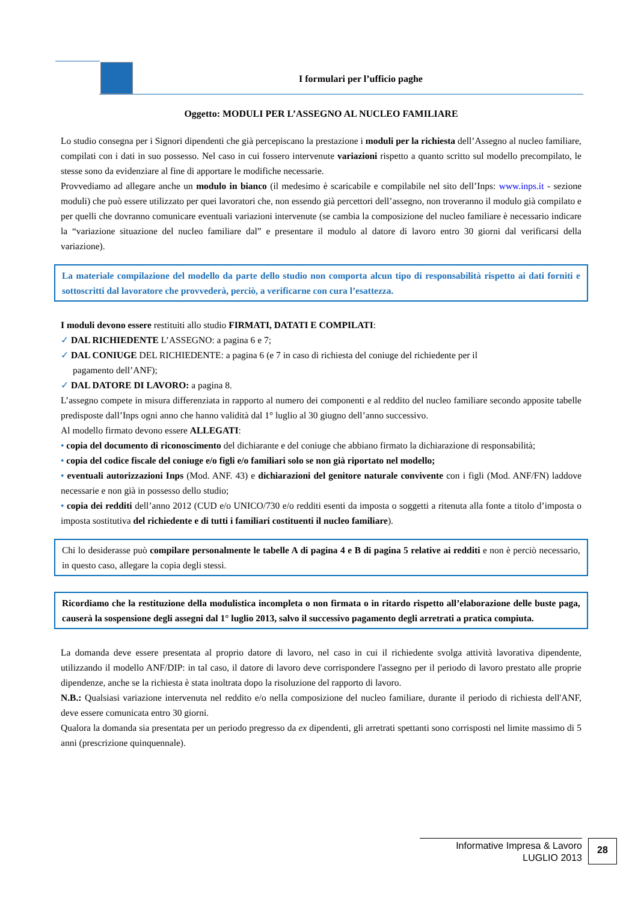I formulari per l’ufficio paghe
Oggetto: MODULI PER L’ASSEGNO AL NUCLEO FAMILIARE
Lo studio consegna per i Signori dipendenti che già percepiscano la prestazione i moduli per la richiesta dell’Assegno al nucleo familiare, compilati con i dati in suo possesso. Nel caso in cui fossero intervenute variazioni rispetto a quanto scritto sul modello precompilato, le stesse sono da evidenziare al fine di apportare le modifiche necessarie.
Provvediamo ad allegare anche un modulo in bianco (il medesimo è scaricabile e compilabile nel sito dell’Inps: www.inps.it - sezione moduli) che può essere utilizzato per quei lavoratori che, non essendo già percettori dell’assegno, non troveranno il modulo già compilato e per quelli che dovranno comunicare eventuali variazioni intervenute (se cambia la composizione del nucleo familiare è necessario indicare la “variazione situazione del nucleo familiare dal” e presentare il modulo al datore di lavoro entro 30 giorni dal verificarsi della variazione).
La materiale compilazione del modello da parte dello studio non comporta alcun tipo di responsabilità rispetto ai dati forniti e sottoscritti dal lavoratore che provvederà, perciò, a verificarne con cura l’esattezza.
I moduli devono essere restituiti allo studio FIRMATI, DATATI E COMPILATI:
✓ DAL RICHIEDENTE L’ASSEGNO: a pagina 6 e 7;
✓ DAL CONIUGE DEL RICHIEDENTE: a pagina 6 (e 7 in caso di richiesta del coniuge del richiedente per il
pagamento dell’ANF);
✓ DAL DATORE DI LAVORO: a pagina 8.
L’assegno compete in misura differenziata in rapporto al numero dei componenti e al reddito del nucleo familiare secondo apposite tabelle predisposte dall’Inps ogni anno che hanno validità dal 1° luglio al 30 giugno dell’anno successivo.
Al modello firmato devono essere ALLEGATI:
• copia del documento di riconoscimento del dichiarante e del coniuge che abbiano firmato la dichiarazione di responsabilità;
• copia del codice fiscale del coniuge e/o figli e/o familiari solo se non già riportato nel modello;
• eventuali autorizzazioni Inps (Mod. ANF. 43) e dichiarazioni del genitore naturale convivente con i figli (Mod. ANF/FN) laddove necessarie e non già in possesso dello studio;
• copia dei redditi dell’anno 2012 (CUD e/o UNICO/730 e/o redditi esenti da imposta o soggetti a ritenuta alla fonte a titolo d’imposta o imposta sostitutiva del richiedente e di tutti i familiari costituenti il nucleo familiare).
Chi lo desiderasse può compilare personalmente le tabelle A di pagina 4 e B di pagina 5 relative ai redditi e non è perciò necessario, in questo caso, allegare la copia degli stessi.
Ricordiamo che la restituzione della modulistica incompleta o non firmata o in ritardo rispetto all’elaborazione delle buste paga, causerà la sospensione degli assegni dal 1° luglio 2013, salvo il successivo pagamento degli arretrati a pratica compiuta.
La domanda deve essere presentata al proprio datore di lavoro, nel caso in cui il richiedente svolga attività lavorativa dipendente, utilizzando il modello ANF/DIP: in tal caso, il datore di lavoro deve corrispondere l'assegno per il periodo di lavoro prestato alle proprie dipendenze, anche se la richiesta è stata inoltrata dopo la risoluzione del rapporto di lavoro.
N.B.: Qualsiasi variazione intervenuta nel reddito e/o nella composizione del nucleo familiare, durante il periodo di richiesta dell'ANF, deve essere comunicata entro 30 giorni.
Qualora la domanda sia presentata per un periodo pregresso da ex dipendenti, gli arretrati spettanti sono corrisposti nel limite massimo di 5 anni (prescrizione quinquennale).
Informative Impresa & Lavoro
LUGLIO 2013
28